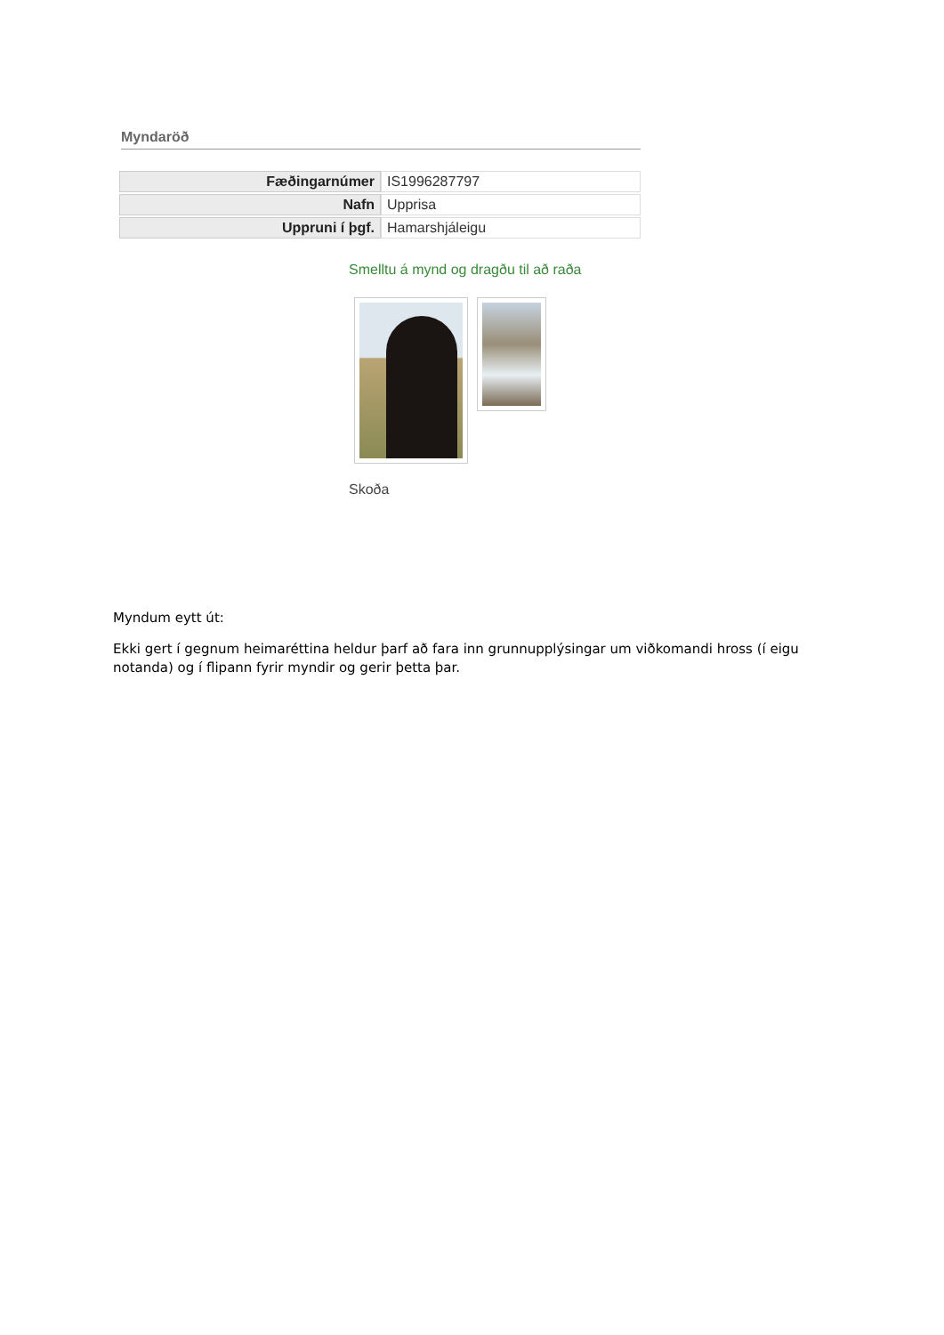Myndaröð
| Fæðingarnúmer | IS1996287797 |
| Nafn | Upprisa |
| Uppruni í þgf. | Hamarshjáleigu |
Smelltu á mynd og dragðu til að raða
Skoða
Myndum eytt út:
Ekki gert í gegnum heimaréttina heldur þarf að fara inn grunnupplýsingar um viðkomandi hross (í eigu notanda) og í flipann fyrir myndir og gerir þetta þar.